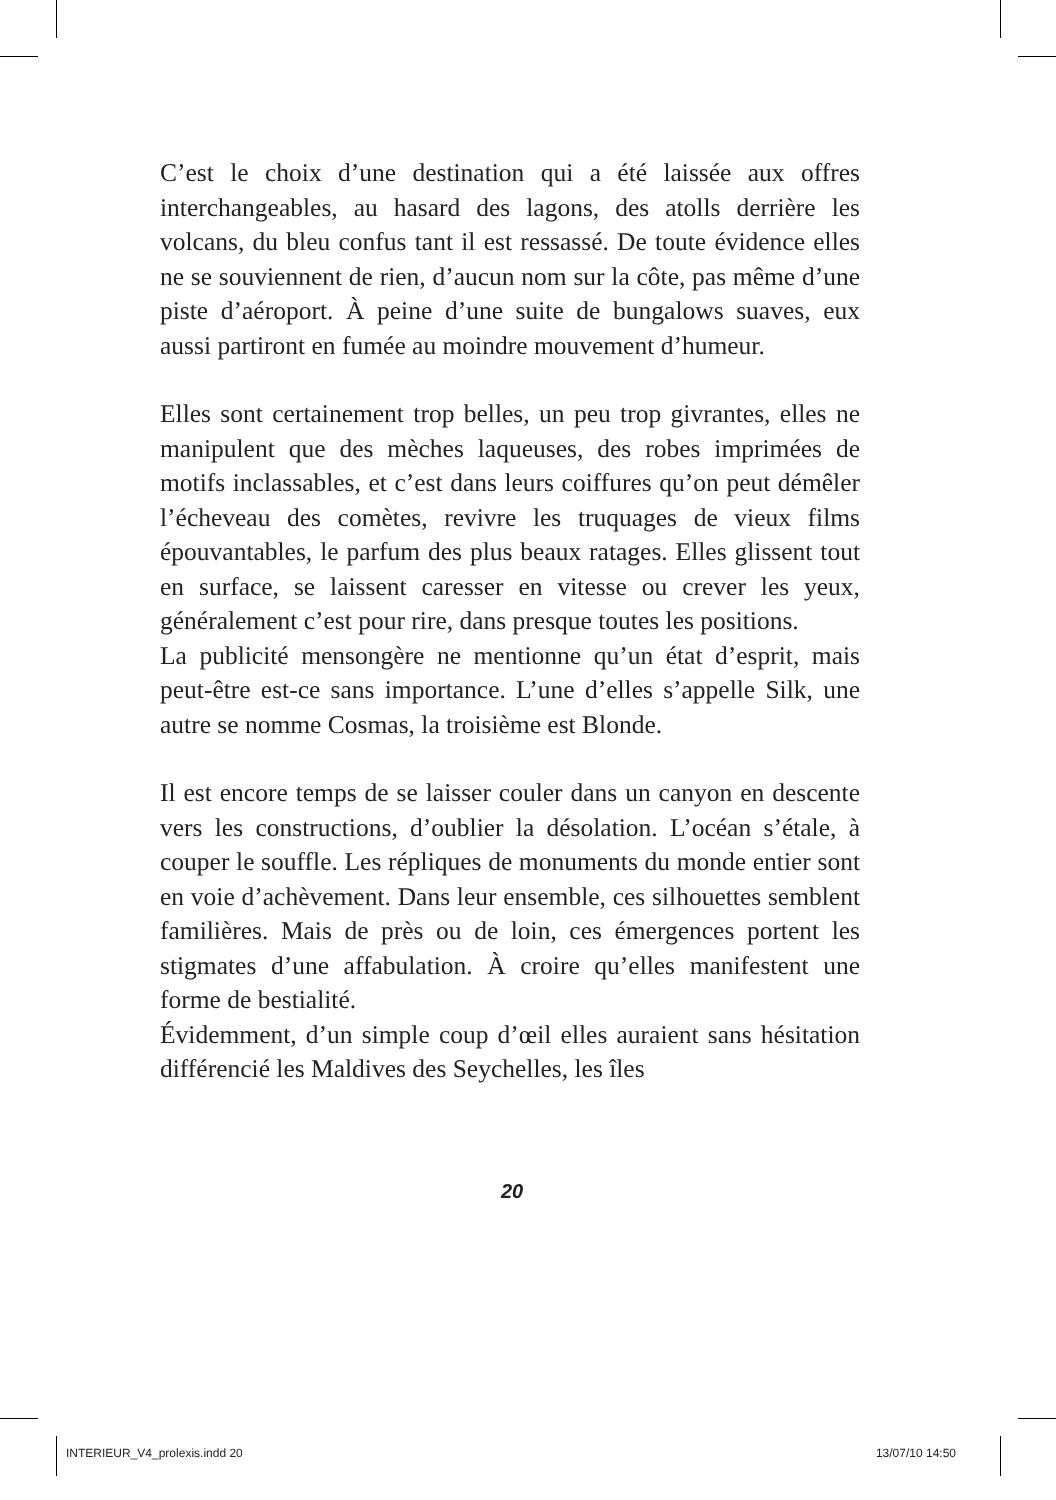C’est le choix d’une destination qui a été laissée aux offres interchangeables, au hasard des lagons, des atolls derrière les volcans, du bleu confus tant il est ressassé. De toute évidence elles ne se souviennent de rien, d’aucun nom sur la côte, pas même d’une piste d’aéroport. À peine d’une suite de bungalows suaves, eux aussi partiront en fumée au moindre mouvement d’humeur.
Elles sont certainement trop belles, un peu trop givrantes, elles ne manipulent que des mèches laqueuses, des robes imprimées de motifs inclassables, et c’est dans leurs coiffures qu’on peut démêler l’écheveau des comètes, revivre les truquages de vieux films épouvantables, le parfum des plus beaux ratages. Elles glissent tout en surface, se laissent caresser en vitesse ou crever les yeux, généralement c’est pour rire, dans presque toutes les positions.
La publicité mensongère ne mentionne qu’un état d’esprit, mais peut-être est-ce sans importance. L’une d’elles s’appelle Silk, une autre se nomme Cosmas, la troisième est Blonde.
Il est encore temps de se laisser couler dans un canyon en descente vers les constructions, d’oublier la désolation. L’océan s’étale, à couper le souffle. Les répliques de monuments du monde entier sont en voie d’achèvement. Dans leur ensemble, ces silhouettes semblent familières. Mais de près ou de loin, ces émergences portent les stigmates d’une affabulation. À croire qu’elles manifestent une forme de bestialité.
Évidemment, d’un simple coup d’œil elles auraient sans hésitation différencié les Maldives des Seychelles, les îles
20
INTERIEUR_V4_prolexis.indd 20 13/07/10 14:50